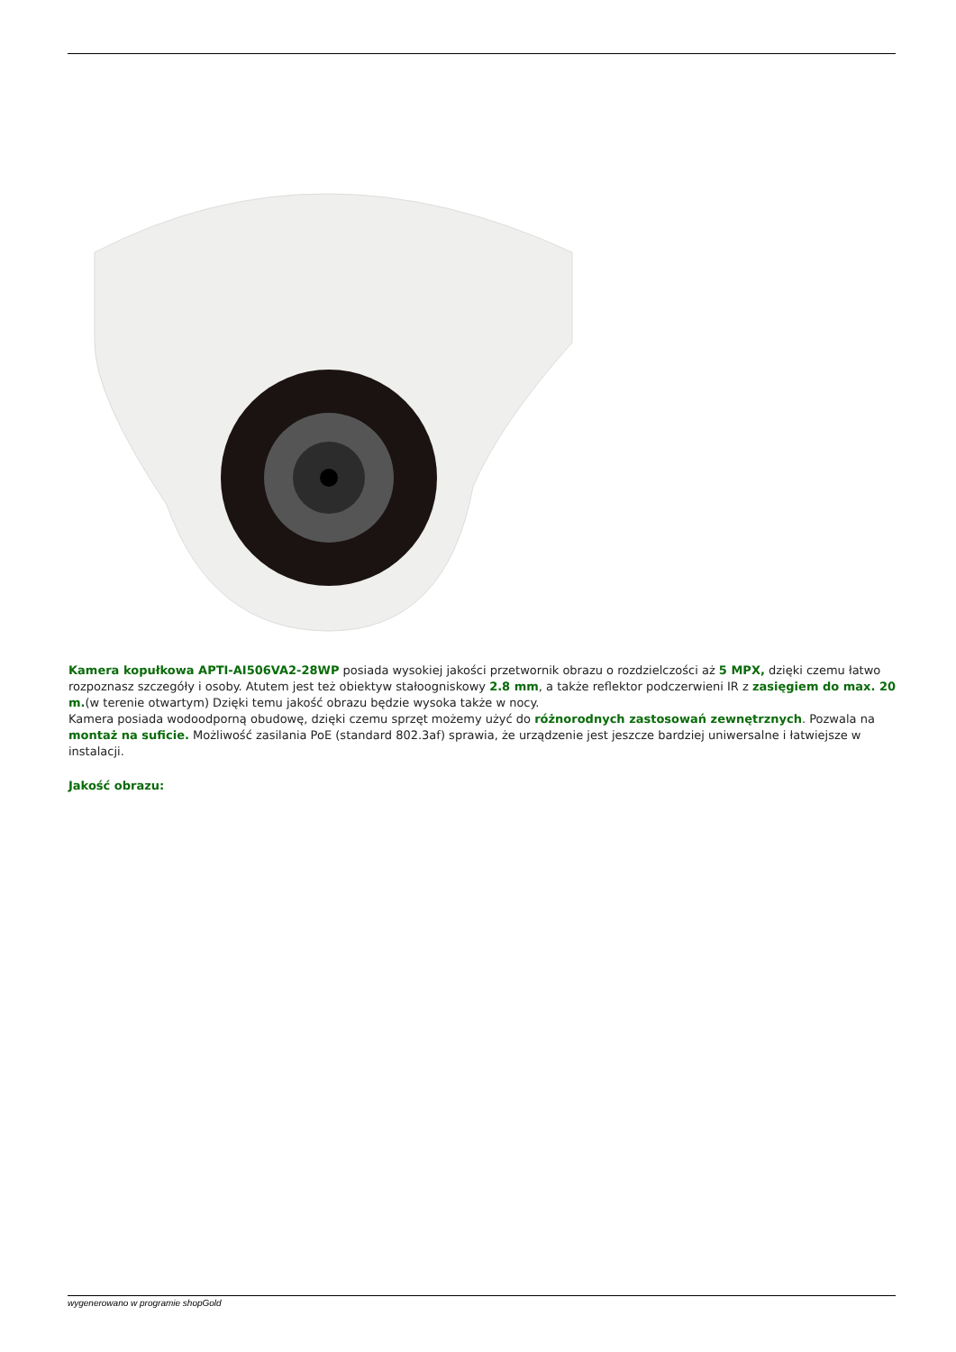Kamera kopułkowa APTI-AI506VA2-28WP posiada wysokiej jakości przetwornik obrazu o rozdzielczości aż 5 MPX, dzięki czemu łatwo rozpoznasz szczegóły i osoby. Atutem jest też obiektyw stałoogniskowy 2.8 mm, a także reflektor podczerwieni IR z zasięgiem do max. 20 m.(w terenie otwartym) Dzięki temu jakość obrazu będzie wysoka także w nocy.
Kamera posiada wodoodporną obudowę, dzięki czemu sprzęt możemy użyć do różnorodnych zastosowań zewnętrznych. Pozwala na montaż na suficie. Możliwość zasilania PoE (standard 802.3af) sprawia, że urządzenie jest jeszcze bardziej uniwersalne i łatwiejsze w instalacji.
Jakość obrazu:
wygenerowano w programie shopGold